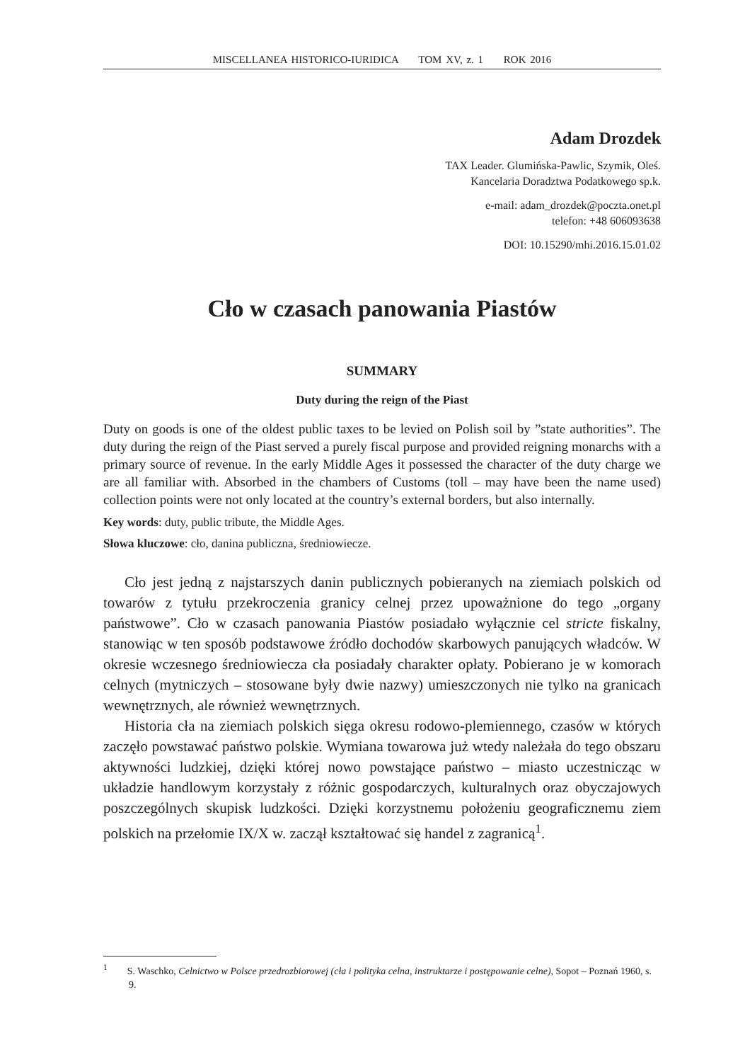MISCELLANEA HISTORICO-IURIDICA TOM XV, z. 1 ROK 2016
Adam Drozdek
TAX Leader. Glumińska-Pawlic, Szymik, Oleś.
Kancelaria Doradztwa Podatkowego sp.k.
e-mail: adam_drozdek@poczta.onet.pl
telefon: +48 606093638
DOI: 10.15290/mhi.2016.15.01.02
Cło w czasach panowania Piastów
SUMMARY
Duty during the reign of the Piast
Duty on goods is one of the oldest public taxes to be levied on Polish soil by ”state authorities”. The duty during the reign of the Piast served a purely fiscal purpose and provided reigning monarchs with a primary source of revenue. In the early Middle Ages it possessed the character of the duty charge we are all familiar with. Absorbed in the chambers of Customs (toll – may have been the name used) collection points were not only located at the country’s external borders, but also internally.
Key words: duty, public tribute, the Middle Ages.
Słowa kluczowe: cło, danina publiczna, średniowiecze.
Cło jest jedną z najstarszych danin publicznych pobieranych na ziemiach polskich od towarów z tytułu przekroczenia granicy celnej przez upoważnione do tego „organy państwowe”. Cło w czasach panowania Piastów posiadało wyłącznie cel stricte fiskalny, stanowiąc w ten sposób podstawowe źródło dochodów skarbowych panujących władców. W okresie wczesnego średniowiecza cła posiadały charakter opłaty. Pobierano je w komorach celnych (mytniczych – stosowane były dwie nazwy) umieszczonych nie tylko na granicach wewnętrznych, ale również wewnętrznych.
Historia cła na ziemiach polskich sięga okresu rodowo-plemiennego, czasów w których zaczęło powstawać państwo polskie. Wymiana towarowa już wtedy należała do tego obszaru aktywności ludzkiej, dzięki której nowo powstające państwo – miasto uczestnicząc w układzie handlowym korzystały z różnic gospodarczych, kulturalnych oraz obyczajowych poszczególnych skupisk ludzkości. Dzięki korzystnemu położeniu geograficznemu ziem polskich na przełomie IX/X w. zaczął kształtować się handel z zagranicą<sup>1</sup>.
<sup>1</sup> S. Waschko, Celnictwo w Polsce przedrozbiorowej (cła i polityka celna, instruktarze i postępowanie celne), Sopot – Poznań 1960, s. 9.